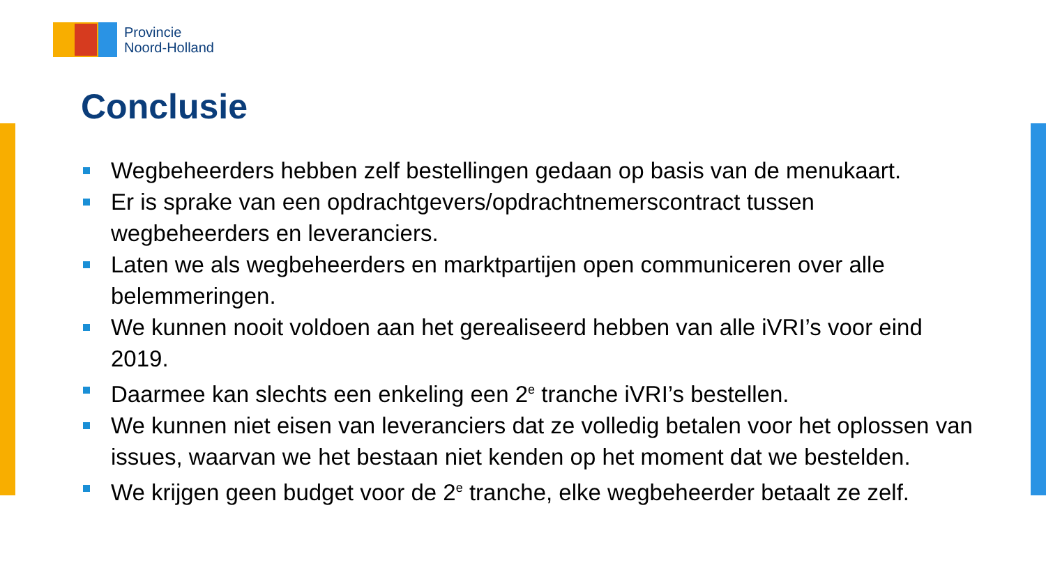Provincie
Noord-Holland
Conclusie
Wegbeheerders hebben zelf bestellingen gedaan op basis van de menukaart.
Er is sprake van een opdrachtgevers/opdrachtnemerscontract tussen wegbeheerders en leveranciers.
Laten we als wegbeheerders en marktpartijen open communiceren over alle belemmeringen.
We kunnen nooit voldoen aan het gerealiseerd hebben van alle iVRI’s voor eind 2019.
Daarmee kan slechts een enkeling een 2<sup>e</sup> tranche iVRI’s bestellen.
We kunnen niet eisen van leveranciers dat ze volledig betalen voor het oplossen van issues, waarvan we het bestaan niet kenden op het moment dat we bestelden.
We krijgen geen budget voor de 2<sup>e</sup> tranche, elke wegbeheerder betaalt ze zelf.